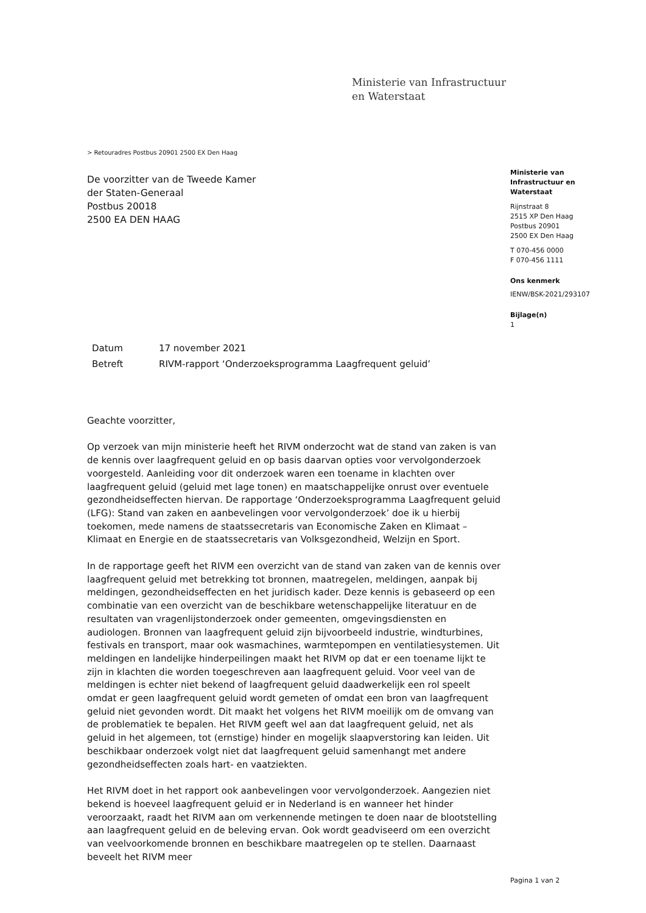Ministerie van Infrastructuur
en Waterstaat
> Retouradres Postbus 20901 2500 EX Den Haag
De voorzitter van de Tweede Kamer
der Staten-Generaal
Postbus 20018
2500 EA DEN HAAG
| Datum | 17 november 2021 |
| Betreft | RIVM-rapport ‘Onderzoeksprogramma Laagfrequent geluid’ |
Geachte voorzitter,
Op verzoek van mijn ministerie heeft het RIVM onderzocht wat de stand van zaken is van de kennis over laagfrequent geluid en op basis daarvan opties voor vervolgonderzoek voorgesteld. Aanleiding voor dit onderzoek waren een toename in klachten over laagfrequent geluid (geluid met lage tonen) en maatschappelijke onrust over eventuele gezondheidseffecten hiervan. De rapportage ‘Onderzoeksprogramma Laagfrequent geluid (LFG): Stand van zaken en aanbevelingen voor vervolgonderzoek’ doe ik u hierbij toekomen, mede namens de staatssecretaris van Economische Zaken en Klimaat – Klimaat en Energie en de staatssecretaris van Volksgezondheid, Welzijn en Sport.
In de rapportage geeft het RIVM een overzicht van de stand van zaken van de kennis over laagfrequent geluid met betrekking tot bronnen, maatregelen, meldingen, aanpak bij meldingen, gezondheidseffecten en het juridisch kader. Deze kennis is gebaseerd op een combinatie van een overzicht van de beschikbare wetenschappelijke literatuur en de resultaten van vragenlijstonderzoek onder gemeenten, omgevingsdiensten en audiologen. Bronnen van laagfrequent geluid zijn bijvoorbeeld industrie, windturbines, festivals en transport, maar ook wasmachines, warmtepompen en ventilatiesystemen. Uit meldingen en landelijke hinderpeilingen maakt het RIVM op dat er een toename lijkt te zijn in klachten die worden toegeschreven aan laagfrequent geluid. Voor veel van de meldingen is echter niet bekend of laagfrequent geluid daadwerkelijk een rol speelt omdat er geen laagfrequent geluid wordt gemeten of omdat een bron van laagfrequent geluid niet gevonden wordt. Dit maakt het volgens het RIVM moeilijk om de omvang van de problematiek te bepalen. Het RIVM geeft wel aan dat laagfrequent geluid, net als geluid in het algemeen, tot (ernstige) hinder en mogelijk slaapverstoring kan leiden. Uit beschikbaar onderzoek volgt niet dat laagfrequent geluid samenhangt met andere gezondheidseffecten zoals hart- en vaatziekten.
Het RIVM doet in het rapport ook aanbevelingen voor vervolgonderzoek. Aangezien niet bekend is hoeveel laagfrequent geluid er in Nederland is en wanneer het hinder veroorzaakt, raadt het RIVM aan om verkennende metingen te doen naar de blootstelling aan laagfrequent geluid en de beleving ervan. Ook wordt geadviseerd om een overzicht van veelvoorkomende bronnen en beschikbare maatregelen op te stellen. Daarnaast beveelt het RIVM meer
Ministerie van
Infrastructuur en
Waterstaat
Rijnstraat 8
2515 XP Den Haag
Postbus 20901
2500 EX Den Haag
T 070-456 0000
F 070-456 1111
Ons kenmerk
IENW/BSK-2021/293107
Bijlage(n)
1
Pagina 1 van 2